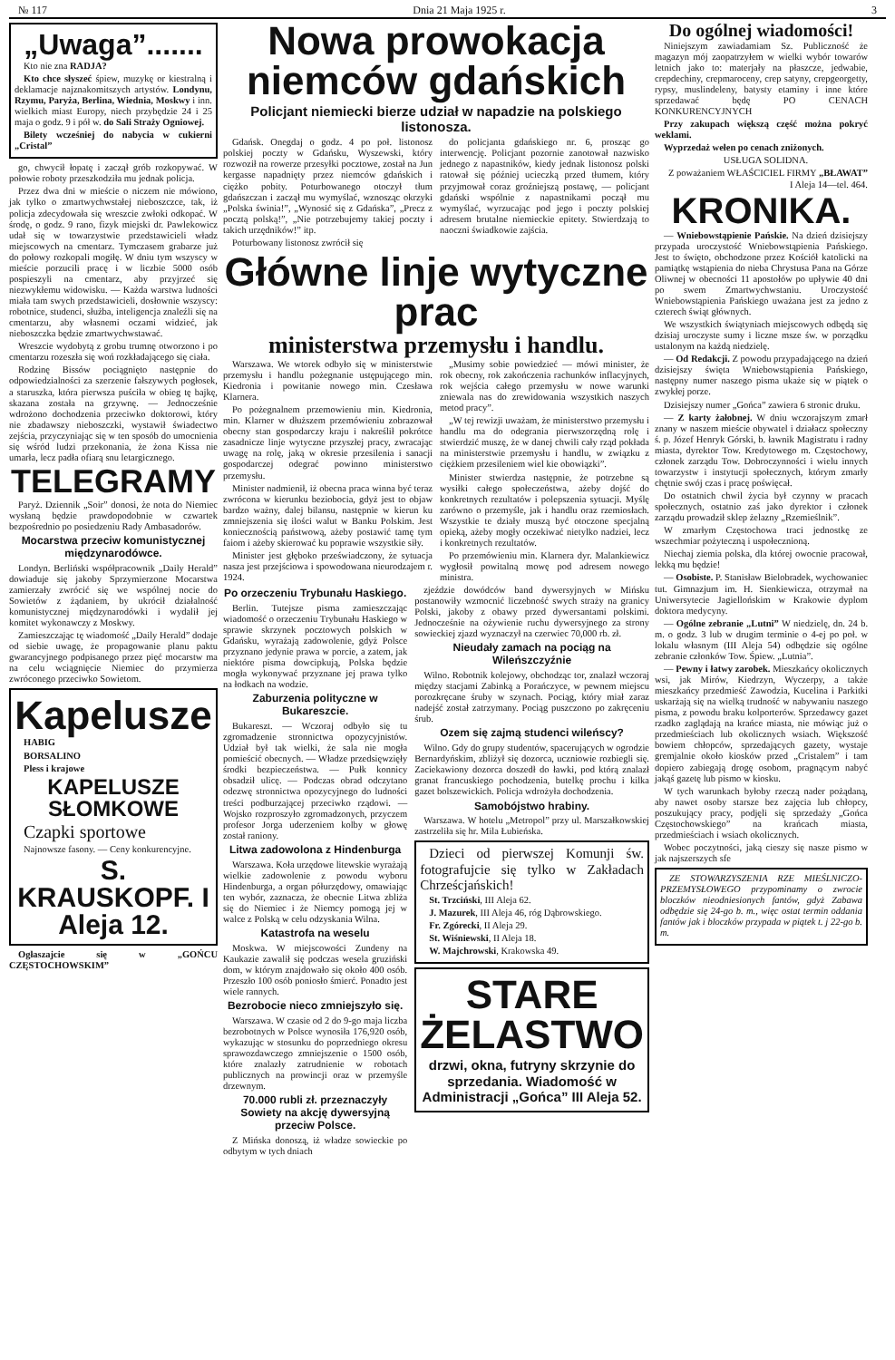№ 117 Dnia 21 Maja 1925 r. 3
„Uwaga”.......
Kto nie zna RADJA?
Kto chce słyszeć śpiew, muzykę or kiestralną i deklamacje najznakomitszych artystów. Londynu, Rzymu, Paryża, Berlina, Wiednia, Moskwy i inn. wielkich miast Europy, niech przybędzie 24 i 25 maja o godz. 9 i pół w. do Sali Straży Ogniowej.
Bilety wcześniej do nabycia w cukierni „Cristal”
go, chwycił łopatę i zaczął grób rozkopywać. W połowie roboty przeszkodziła mu jednak policja.
Przez dwa dni w mieście o niczem nie mówiono, jak tylko o zmartwychwstałej nieboszczce, tak, iż policja zdecydowała się wreszcie zwłoki odkopać. W środę, o godz. 9 rano, fizyk miejski dr. Pawlekowicz udał się w towarzystwie przedstawicieli władz miejscowych na cmentarz. Tymczasem grabarze już do połowy rozkopali mogiłę. W dniu tym wszyscy w mieście porzucili pracę i w liczbie 5000 osób pospieszyli na cmentarz, aby przyjrzeć się niezwykłemu widowisku. — Każda warstwa ludności miała tam swych przedstawicieli, dosłownie wszyscy: robotnice, studenci, służba, inteligencja znaleźli się na cmentarzu, aby własnemi oczami widzieć, jak nieboszczka będzie zmartwychwstawać.
Wreszcie wydobytą z grobu trumnę otworzono i po cmentarzu rozeszła się woń rozkładającego się ciała.
Rodzinę Bissów pociągnięto następnie do odpowiedzialności za szerzenie fałszywych pogłosek, a staruszka, która pierwsza puściła w obieg tę bajkę, skazana została na grzywnę. — Jednocześnie wdrożono dochodzenia przeciwko doktorowi, który nie zbadawszy nieboszczki, wystawił świadectwo zejścia, przyczyniając się w ten sposób do umocnienia się wśród ludzi przekonania, że żona Kissa nie umarła, lecz padła ofiarą snu letargicznego.
TELEGRAMY
Paryż. Dziennik „Soir” donosi, że nota do Niemiec wysłaną będzie prawdopodobnie w czwartek bezpośrednio po posiedzeniu Rady Ambasadorów.
Mocarstwa przeciw komunistycznej międzynarodówce.
Londyn. Berliński współpracownik „Daily Herald” dowiaduje się jakoby Sprzymierzone Mocarstwa zamierzały zwrócić się we wspólnej nocie do Sowietów z żądaniem, by ukrócił działalność komunistycznej międzynarodówki i wydalił jej komitet wykonawczy z Moskwy.
Zamieszczając tę wiadomość „Daily Herald” dodaje od siebie uwagę, że propagowanie planu paktu gwarancyjnego podpisanego przez pięć mocarstw ma na celu wciągnięcie Niemiec do przymierza zwróconego przeciwko Sowietom.
Kapelusze
HABIG
BORSALINO
Pless i krajowe
KAPELUSZE SŁOMKOWE
Czapki sportowe
Najnowsze fasony. — Ceny konkurencyjne.
S. KRAUSKOPF. I Aleja 12.
Ogłaszajcie się w „GOŃCU CZĘSTOCHOWSKIM”
Nowa prowokacja niemców gdańskich
Policjant niemiecki bierze udział w napadzie na polskiego listonosza.
Gdańsk. Onegdaj o godz. 4 po poł. listonosz polskiej poczty w Gdańsku, Wyszewski, który rozwoził na rowerze przesyłki pocztowe, został na Jun kergasse napadnięty przez niemców gdańskich i ciężko pobity. Poturbowanego otoczył tłum gdańszczan i zaczął mu wymyślać, wznosząc okrzyki „Polska świnia!”, „Wynosić się z Gdańska”, „Precz z pocztą polską!”, „Nie potrzebujemy takiej poczty i takich urzędników!” itp.
Poturbowany listonosz zwrócił się
do policjanta gdańskiego nr. 6, prosząc go interwencję. Policjant pozornie zanotował nazwisko jednego z napastników, kiedy jednak listonosz polski ratował się później ucieczką przed tłumem, który przyjmował coraz groźniejszą postawę, — policjant gdański wspólnie z napastnikami począł mu wymyślać, wyrzucając pod jego i poczty polskiej adresem brutalne niemieckie epitety. Stwierdzają to naoczni świadkowie zajścia.
Główne linje wytyczne prac
ministerstwa przemysłu i handlu.
Warszawa. We wtorek odbyło się w ministerstwie przemysłu i handlu pożegnanie ustępującego min. Kiedronia i powitanie nowego min. Czesława Klarnera.
Po pożegnalnem przemowieniu min. Kiedronia, min. Klarner w dłuższem przemówieniu zobrazował obecny stan gospodarczy kraju i nakreślił pokrótce zasadnicze linje wytyczne przyszłej pracy, zwracając uwagę na rolę, jaką w okresie przesilenia i sanacji gospodarczej odegrać powinno ministerstwo przemysłu.
Minister nadmienił, iż obecna praca winna być teraz zwrócona w kierunku beziobocia, gdyż jest to objaw bardzo ważny, dalej bilansu, następnie w kierun ku zmniejszenia się ilości walut w Banku Polskim. Jest koniecznością państwową, ażeby postawić tamę tym faiom i ażeby skierować ku poprawie wszystkie siły.
Minister jest głęboko przeświadczony, że sytuacja nasza jest przejściowa i spowodowana nieurodzajem r. 1924.
„Musimy sobie powiedzieć — mówi minister, że rok obecny, rok zakończenia rachunków inflacyjnych, rok wejścia całego przemysłu w nowe warunki zniewala nas do zrewidowania wszystkich naszych metod pracy”.
„W tej rewizji uważam, że ministerstwo przemysłu i handlu ma do odegrania pierwszorzędną rolę i stwierdzić muszę, że w danej chwili cały rząd pokłada na ministerstwie przemysłu i handlu, w związku z ciężkiem przesileniem wiel kie obowiązki”.
Minister stwierdza następnie, że potrzebne są wysiłki całego społeczeństwa, ażeby dojść do konkretnych rezultatów i polepszenia sytuacji. Myślę zarówno o przemyśle, jak i handlu oraz rzemiosłach. Wszystkie te działy muszą być otoczone specjalną opieką, ażeby mogły oczekiwać nietylko nadziei, lecz i konkretnych rezultatów.
Po przemówieniu min. Klarnera dyr. Malankiewicz wygłosił powitalną mowę pod adresem nowego ministra.
Po orzeczeniu Trybunału Haskiego.
Berlin. Tutejsze pisma zamieszczając wiadomość o orzeczeniu Trybunału Haskiego w sprawie skrzynek pocztowych polskich w Gdańsku, wyrażają zadowolenie, gdyż Polsce przyznano jedynie prawa w porcie, a zatem, jak niektóre pisma dowcipkują, Polska będzie mogła wykonywać przyznane jej prawa tylko na łodkach na wodzie.
Zaburzenia polityczne w Bukareszcie.
Bukareszt. — Wczoraj odbyło się tu zgromadzenie stronnictwa opozycyjnistów. Udział był tak wielki, że sala nie mogła pomieścić obecnych. — Władze przedsięwzięły środki bezpieczeństwa. — Pułk konnicy obsadził ulicę. — Podczas obrad odczytano odezwę stronnictwa opozycyjnego do ludności treści podburzającej przeciwko rządowi. — Wojsko rozproszyło zgromadzonych, przyczem profesor Jorga uderzeniem kolby w głowę został raniony.
Litwa zadowolona z Hindenburga
Warszawa. Koła urzędowe litewskie wyrażają wielkie zadowolenie z powodu wyboru Hindenburga, a organ półurzędowy, omawiając ten wybór, zaznacza, że obecnie Litwa zbliża się do Niemiec i że Niemcy pomogą jej w walce z Polską w celu odzyskania Wilna.
Katastrofa na weselu
Moskwa. W miejscowości Zundeny na Kaukazie zawalił się podczas wesela gruziński dom, w którym znajdowało się około 400 osób. Przeszło 100 osób poniosło śmierć. Ponadto jest wiele rannych.
Bezrobocie nieco zmniejszyło się.
Warszawa. W czasie od 2 do 9-go maja liczba bezrobotnych w Polsce wynosiła 176,920 osób, wykazując w stosunku do poprzedniego okresu sprawozdawczego zmniejszenie o 1500 osób, które znalazły zatrudnienie w robotach publicznych na prowincji oraz w przemyśle drzewnym.
70.000 rubli zł. przeznaczyły Sowiety na akcję dywersyjną przeciw Polsce.
Z Mińska donoszą, iż władze sowieckie po odbytym w tych dniach
zjeździe dowódców band dywersyjnych w Mińsku postanowiły wzmocnić liczebność swych straży na granicy Polski, jakoby z obawy przed dywersantami polskimi. Jednocześnie na ożywienie ruchu dywersyjnego za strony sowieckiej zjazd wyznaczył na czerwiec 70,000 rb. zł.
Nieudały zamach na pociąg na Wileńszczyźnie
Wilno. Robotnik kolejowy, obchodząc tor, znalazł wczoraj między stacjami Zabinką a Porańczyce, w pewnem miejscu porozkręcane śruby w szynach. Pociąg, który miał zaraz nadejść został zatrzymany. Pociąg puszczono po zakręceniu śrub.
Ozem się zajmą studenci wileńscy?
Wilno. Gdy do grupy studentów, spacerujących w ogrodzie Bernardyńskim, zbliżył się dozorca, uczniowie rozbiegli się. Zaciekawiony dozorca doszedł do ławki, pod którą znalazł granat francuskiego pochodzenia, butelkę prochu i kilka gazet bolszewickich. Policja wdrożyła dochodzenia.
Samobójstwo hrabiny.
Warszawa. W hotelu „Metropol” przy ul. Marszałkowskiej zastrzeliła się hr. Mila Łubieńska.
Dzieci od pierwszej Komunji św. fotografujcie się tylko w Zakładach Chrześcjańskich!
St. Trzciński, III Aleja 62.
J. Mazurek, III Aleja 46, róg Dąbrowskiego.
Fr. Zgórecki, II Aleja 29.
St. Wiśniewski, II Aleja 18.
W. Majchrowski, Krakowska 49.
STARE ŻELASTWO
drzwi, okna, futryny skrzynie do sprzedania. Wiadomość w Administracji „Gońca” III Aleja 52.
Do ogólnej wiadomości!
Niniejszym zawiadamiam Sz. Publiczność że magazyn mój zaopatrzyłem w wielki wybór towarów letnich jako to: materjały na płaszcze, jedwabie, crepdechiny, crepmaroceny, crep satyny, crepgeorgetty, rypsy, muslindeleny, batysty etaminy i inne które sprzedawać będę PO CENACH KONKURENCYJNYCH
Przy zakupach większą część można pokryć weklami.
Wyprzedaż wełen po cenach zniżonych.
USŁUGA SOLIDNA.
Z poważaniem WŁAŚCICIEL FIRMY „BŁAWAT” I Aleja 14—tel. 464.
KRONIKA.
— Wniebowstąpienie Pańskie. Na dzień dzisiejszy przypada uroczystość Wniebowstąpienia Pańskiego. Jest to święto, obchodzone przez Kościół katolicki na pamiątkę wstąpienia do nieba Chrystusa Pana na Górze Oliwnej w obecności 11 apostołów po upływie 40 dni po swem Zmartwychwstaniu. Uroczystość Wniebowstąpienia Pańskiego uważana jest za jedno z czterech świąt głównych.
We wszystkich świątyniach miejscowych odbędą się dzisiaj uroczyste sumy i liczne msze św. w porządku ustalonym na każdą niedzielę.
— Od Redakcji. Z powodu przypadającego na dzień dzisiejszy święta Wniebowstąpienia Pańskiego, następny numer naszego pisma ukaże się w piątek o zwykłej porze.
Dzisiejszy numer „Gońca” zawiera 6 stronic druku.
— Z karty żałobnej. W dniu wczorajszym zmarł znany w naszem mieście obywatel i działacz społeczny ś. p. Józef Henryk Górski, b. ławnik Magistratu i radny miasta, dyrektor Tow. Kredytowego m. Częstochowy, członek zarządu Tow. Dobroczynności i wielu innych towarzystw i instytucji społecznych, którym zmarły chętnie swój czas i pracę poświęcał.
Do ostatnich chwil życia był czynny w pracach społecznych, ostatnio zaś jako dyrektor i członek zarządu prowadził sklep żelazny „Rzemieślnik”.
W zmarłym Częstochowa traci jednostkę ze wszechmiar pożyteczną i uspołecznioną.
Niechaj ziemia polska, dla której owocnie pracował, lekką mu będzie!
— Osobiste. P. Stanisław Bielobradek, wychowaniec tut. Gimnazjum im. H. Sienkiewicza, otrzymał na Uniwersytecie Jagiellońskim w Krakowie dyplom doktora medycyny.
— Ogólne zebranie „Lutni” W niedzielę, dn. 24 b. m. o godz. 3 lub w drugim terminie o 4-ej po poł. w lokalu własnym (III Aleja 54) odbędzie się ogólne zebranie członków Tow. Śpiew. „Lutnia”.
— Pewny i łatwy zarobek. Mieszkańcy okolicznych wsi, jak Mirów, Kiedrzyn, Wyczerpy, a także mieszkańcy przedmieść Zawodzia, Kucelina i Parkitki uskarżają się na wielką trudność w nabywaniu naszego pisma, z powodu braku kolporterów. Sprzedawcy gazet rzadko zaglądają na krańce miasta, nie mówiąc już o przedmieściach lub okolicznych wsiach. Większość bowiem chłopców, sprzedających gazety, wystaje gremjalnie około kiosków przed „Cristalem” i tam dopiero zabiegają drogę osobom, pragnącym nabyć jakąś gazetę lub pismo w kiosku.
W tych warunkach byłoby rzeczą nader pożądaną, aby nawet osoby starsze bez zajęcia lub chłopcy, poszukujący pracy, podjęli się sprzedaży „Gońca Częstochowskiego” na krańcach miasta, przedmieściach i wsiach okolicznych.
Wobec poczytności, jaką cieszy się nasze pismo w jak najszerszych sfe
ZE STOWARZYSZENIA RZE MIEŚLNICZO-PRZEMYSŁOWEGO przypominamy o zwrocie bloczków nieodniesionych fantów, gdyż Zabawa odbędzie się 24-go b. m., więc ostat termin oddania fantów jak i bloczków przypada w piątek t. j 22-go b. m.